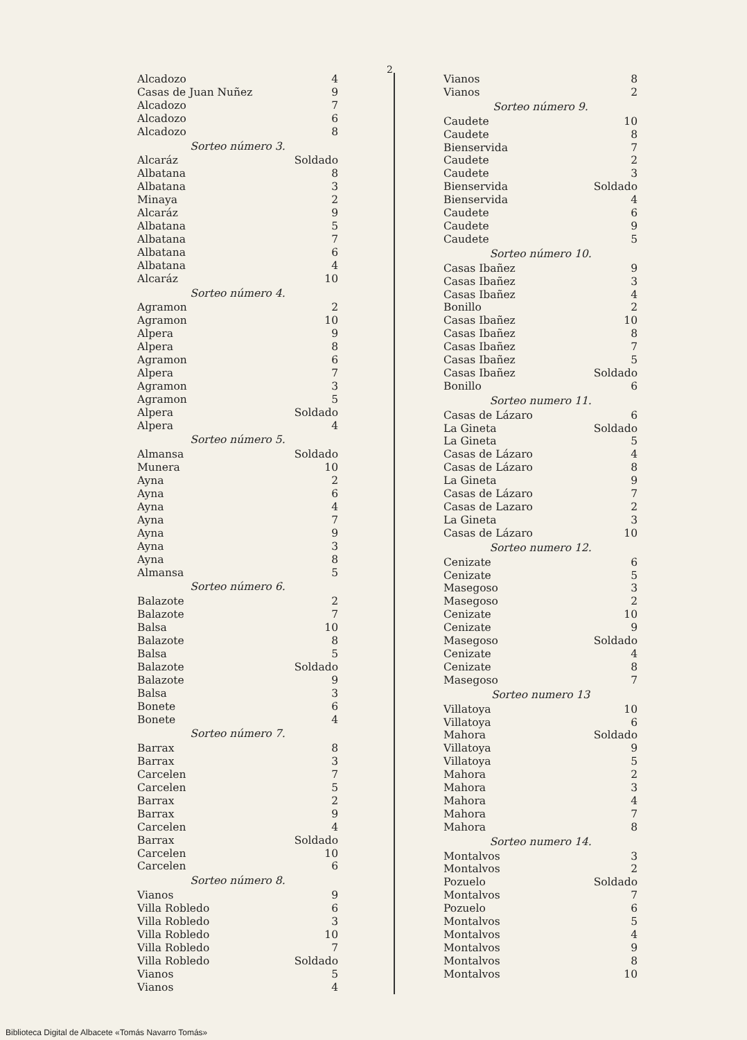2
| Alcadozo | 4 |
| Casas de Juan Nuñez | 9 |
| Alcadozo | 7 |
| Alcadozo | 6 |
| Alcadozo | 8 |
| Sorteo número 3. | |
| Alcaráz | Soldado |
| Albatana | 8 |
| Albatana | 3 |
| Minaya | 2 |
| Alcaráz | 9 |
| Albatana | 5 |
| Albatana | 7 |
| Albatana | 6 |
| Albatana | 4 |
| Alcaráz | 10 |
| Sorteo número 4. | |
| Agramon | 2 |
| Agramon | 10 |
| Alpera | 9 |
| Alpera | 8 |
| Agramon | 6 |
| Alpera | 7 |
| Agramon | 3 |
| Agramon | 5 |
| Alpera | Soldado |
| Alpera | 4 |
| Sorteo número 5. | |
| Almansa | Soldado |
| Munera | 10 |
| Ayna | 2 |
| Ayna | 6 |
| Ayna | 4 |
| Ayna | 7 |
| Ayna | 9 |
| Ayna | 3 |
| Ayna | 8 |
| Almansa | 5 |
| Sorteo número 6. | |
| Balazote | 2 |
| Balazote | 7 |
| Balsa | 10 |
| Balazote | 8 |
| Balsa | 5 |
| Balazote | Soldado |
| Balazote | 9 |
| Balsa | 3 |
| Bonete | 6 |
| Bonete | 4 |
| Sorteo número 7. | |
| Barrax | 8 |
| Barrax | 3 |
| Carcelen | 7 |
| Carcelen | 5 |
| Barrax | 2 |
| Barrax | 9 |
| Carcelen | 4 |
| Barrax | Soldado |
| Carcelen | 10 |
| Carcelen | 6 |
| Sorteo número 8. | |
| Vianos | 9 |
| Villa Robledo | 6 |
| Villa Robledo | 3 |
| Villa Robledo | 10 |
| Villa Robledo | 7 |
| Villa Robledo | Soldado |
| Vianos | 5 |
| Vianos | 4 |
| Vianos | 8 |
| Vianos | 2 |
| Sorteo número 9. | |
| Caudete | 10 |
| Caudete | 8 |
| Bienservida | 7 |
| Caudete | 2 |
| Caudete | 3 |
| Bienservida | Soldado |
| Bienservida | 4 |
| Caudete | 6 |
| Caudete | 9 |
| Caudete | 5 |
| Sorteo número 10. | |
| Casas Ibañez | 9 |
| Casas Ibañez | 3 |
| Casas Ibañez | 4 |
| Bonillo | 2 |
| Casas Ibañez | 10 |
| Casas Ibañez | 8 |
| Casas Ibañez | 7 |
| Casas Ibañez | 5 |
| Casas Ibañez | Soldado |
| Bonillo | 6 |
| Sorteo numero 11. | |
| Casas de Lázaro | 6 |
| La Gineta | Soldado |
| La Gineta | 5 |
| Casas de Lázaro | 4 |
| Casas de Lázaro | 8 |
| La Gineta | 9 |
| Casas de Lázaro | 7 |
| Casas de Lazaro | 2 |
| La Gineta | 3 |
| Casas de Lázaro | 10 |
| Sorteo numero 12. | |
| Cenizate | 6 |
| Cenizate | 5 |
| Masegoso | 3 |
| Masegoso | 2 |
| Cenizate | 10 |
| Cenizate | 9 |
| Masegoso | Soldado |
| Cenizate | 4 |
| Cenizate | 8 |
| Masegoso | 7 |
| Sorteo numero 13 | |
| Villatoya | 10 |
| Villatoya | 6 |
| Mahora | Soldado |
| Villatoya | 9 |
| Villatoya | 5 |
| Mahora | 2 |
| Mahora | 3 |
| Mahora | 4 |
| Mahora | 7 |
| Mahora | 8 |
| Sorteo numero 14. | |
| Montalvos | 3 |
| Montalvos | 2 |
| Pozuelo | Soldado |
| Montalvos | 7 |
| Pozuelo | 6 |
| Montalvos | 5 |
| Montalvos | 4 |
| Montalvos | 9 |
| Montalvos | 8 |
| Montalvos | 10 |
Biblioteca Digital de Albacete «Tomás Navarro Tomás»